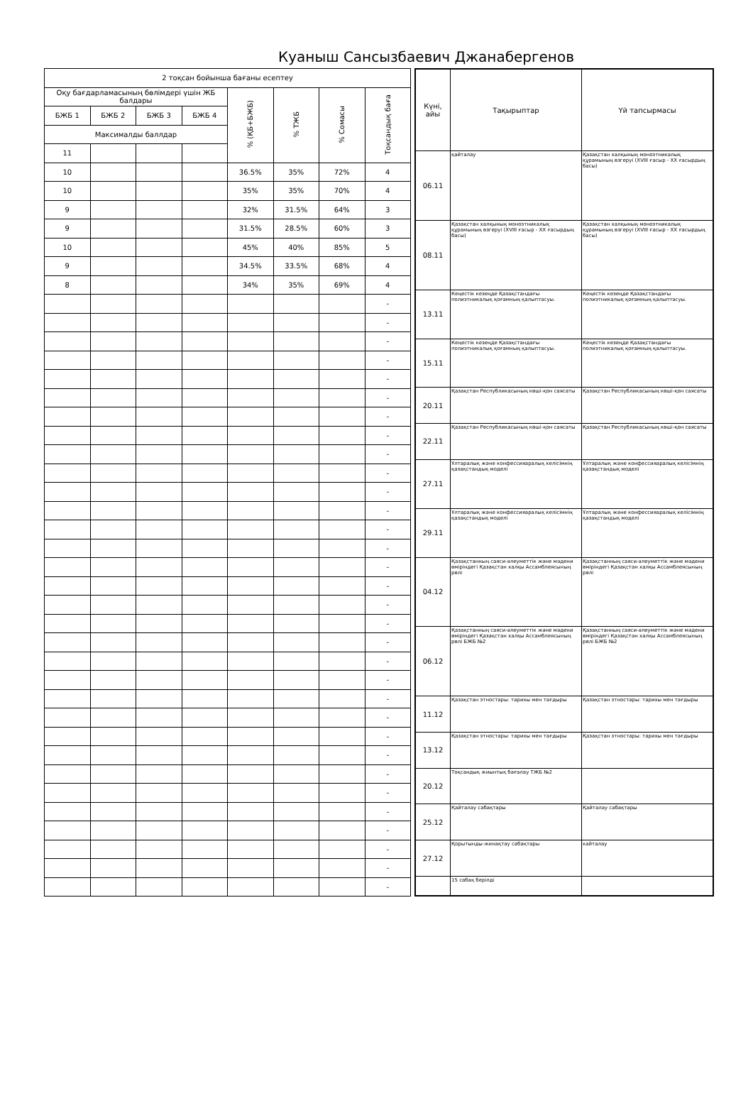Куаныш Сансызбаевич Джанабергенов
| 2 тоқсан бойынша бағаны есептеу | | | | | | | |
| --- | --- | --- | --- | --- | --- | --- | --- |
| Оқу бағдарламасының бөлімдері үшін ЖБ балдары | | | | % (ҚБ+БЖБ) | % ТЖБ | % Сомасы | Тоқсандық баға |
| БЖБ 1 | БЖБ 2 | БЖБ 3 | БЖБ 4 | | | | |
| Максималды баллдар | | | | | | | |
| 11 | | | | | | | |
| 10 | | | | 36.5% | 35% | 72% | 4 |
| 10 | | | | 35% | 35% | 70% | 4 |
| 9 | | | | 32% | 31.5% | 64% | 3 |
| 9 | | | | 31.5% | 28.5% | 60% | 3 |
| 10 | | | | 45% | 40% | 85% | 5 |
| 9 | | | | 34.5% | 33.5% | 68% | 4 |
| 8 | | | | 34% | 35% | 69% | 4 |
| | | | | | | | - |
| | | | | | | | - |
| | | | | | | | - |
| | | | | | | | - |
| | | | | | | | - |
| | | | | | | | - |
| | | | | | | | - |
| | | | | | | | - |
| | | | | | | | - |
| | | | | | | | - |
| | | | | | | | - |
| | | | | | | | - |
| | | | | | | | - |
| | | | | | | | - |
| | | | | | | | - |
| | | | | | | | - |
| | | | | | | | - |
| | | | | | | | - |
| | | | | | | | - |
| | | | | | | | - |
| | | | | | | | - |
| | | | | | | | - |
| | | | | | | | - |
| | | | | | | | - |
| | | | | | | | - |
| | | | | | | | - |
| | | | | | | | - |
| | | | | | | | - |
| | | | | | | | - |
| | | | | | | | - |
| | | | | | | | - |
| | | | | | | | - |
| Күні, айы | Тақырыптар | Үй тапсырмасы |
| --- | --- | --- |
| 06.11 | қайталау | Қазақстан халқының моноэтникалық құрамының өзгеруі (XVIII ғасыр - XX ғасырдың басы) |
| 08.11 | Қазақстан халқының моноэтникалық құрамының өзгеруі (XVIII ғасыр - XX ғасырдың басы) | Қазақстан халқының моноэтникалық құрамының өзгеруі (XVIII ғасыр - XX ғасырдың басы) |
| 13.11 | Кеңестік кезеңде Қазақстандағы полиэтникалық қоғамның қалыптасуы. | Кеңестік кезеңде Қазақстандағы полиэтникалық қоғамның қалыптасуы. |
| 15.11 | Кеңестік кезеңде Қазақстандағы полиэтникалық қоғамның қалыптасуы. | Кеңестік кезеңде Қазақстандағы полиэтникалық қоғамның қалыптасуы. |
| 20.11 | Қазақстан Республикасының көші-қон саясаты | Қазақстан Республикасының көші-қон саясаты |
| 22.11 | Қазақстан Республикасының көші-қон саясаты | Қазақстан Республикасының көші-қон саясаты |
| 27.11 | Ұлтаралық және конфессияаралық келісімнің қазақстандық моделі | Ұлтаралық және конфессияаралық келісімнің қазақстандық моделі |
| 29.11 | Ұлтаралық және конфессияаралық келісімнің қазақстандық моделі | Ұлтаралық және конфессияаралық келісімнің қазақстандық моделі |
| 04.12 | Қазақстанның саяси-әлеуметтік және мәдени өміріндегі Қазақстан халқы Ассамблеясының рөлі | Қазақстанның саяси-әлеуметтік және мәдени өміріндегі Қазақстан халқы Ассамблеясының рөлі |
| 06.12 | Қазақстанның саяси-әлеуметтік және мәдени өміріндегі Қазақстан халқы Ассамблеясының рөлі БЖБ №2 | Қазақстанның саяси-әлеуметтік және мәдени өміріндегі Қазақстан халқы Ассамблеясының рөлі БЖБ №2 |
| 11.12 | Қазақстан этностары: тарихы мен тағдыры | Қазақстан этностары: тарихы мен тағдыры |
| 13.12 | Қазақстан этностары: тарихы мен тағдыры | Қазақстан этностары: тарихы мен тағдыры |
| 20.12 | Тоқсандық жиынтық бағалау ТЖБ №2 | |
| 25.12 | Қайталау сабақтары | Қайталау сабақтары |
| 27.12 | Қорытынды-жинақтау сабақтары | кайталау |
| | 15 сабақ берілді | |